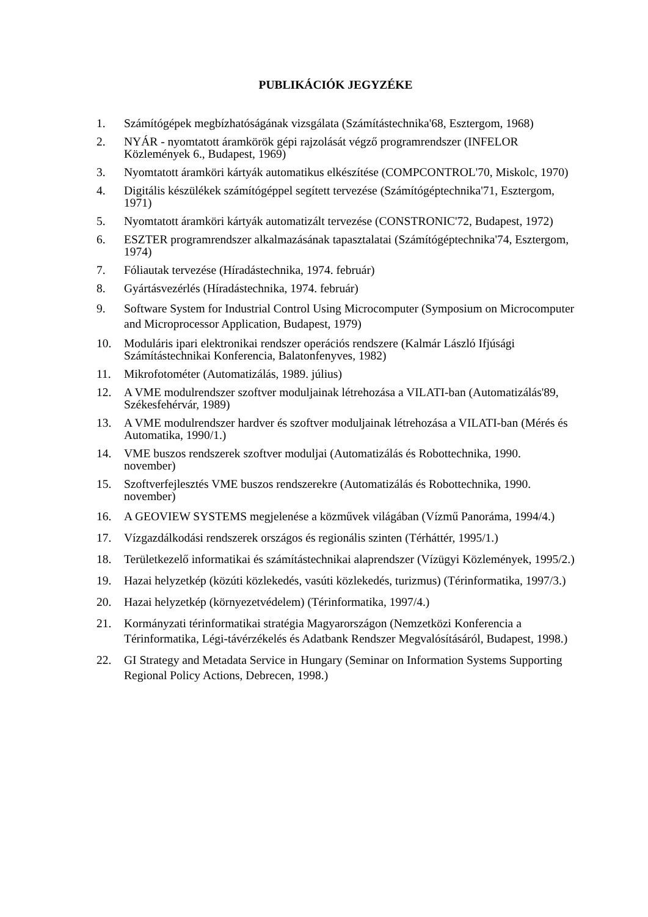PUBLIKÁCIÓK JEGYZÉKE
1. Számítógépek megbízhatóságának vizsgálata (Számítástechnika'68, Esztergom, 1968)
2. NYÁR - nyomtatott áramkörök gépi rajzolását végző programrendszer (INFELOR Közlemények 6., Budapest, 1969)
3. Nyomtatott áramköri kártyák automatikus elkészítése (COMPCONTROL'70, Miskolc, 1970)
4. Digitális készülékek számítógéppel segített tervezése (Számítógéptechnika'71, Esztergom, 1971)
5. Nyomtatott áramköri kártyák automatizált tervezése (CONSTRONIC'72, Budapest, 1972)
6. ESZTER programrendszer alkalmazásának tapasztalatai (Számítógéptechnika'74, Esztergom, 1974)
7. Fóliautak tervezése (Híradástechnika, 1974. február)
8. Gyártásvezérlés (Híradástechnika, 1974. február)
9. Software System for Industrial Control Using Microcomputer (Symposium on Microcomputer and Microprocessor Application, Budapest, 1979)
10. Moduláris ipari elektronikai rendszer operációs rendszere (Kalmár László Ifjúsági Számítástechnikai Konferencia, Balatonfenyves, 1982)
11. Mikrofotométer (Automatizálás, 1989. július)
12. A VME modulrendszer szoftver moduljainak létrehozása a VILATI-ban (Automatizálás'89, Székesfehérvár, 1989)
13. A VME modulrendszer hardver és szoftver moduljainak létrehozása a VILATI-ban (Mérés és Automatika, 1990/1.)
14. VME buszos rendszerek szoftver moduljai (Automatizálás és Robottechnika, 1990. november)
15. Szoftverfejlesztés VME buszos rendszerekre (Automatizálás és Robottechnika, 1990. november)
16. A GEOVIEW SYSTEMS megjelenése a közművek világában (Vízmű Panoráma, 1994/4.)
17. Vízgazdálkodási rendszerek országos és regionális szinten (Térháttér, 1995/1.)
18. Területkezelő informatikai és számítástechnikai alaprendszer (Vízügyi Közlemények, 1995/2.)
19. Hazai helyzetkép (közúti közlekedés, vasúti közlekedés, turizmus) (Térinformatika, 1997/3.)
20. Hazai helyzetkép (környezetvédelem) (Térinformatika, 1997/4.)
21. Kormányzati térinformatikai stratégia Magyarországon (Nemzetközi Konferencia a Térinformatika, Légi-távérzékelés és Adatbank Rendszer Megvalósításáról, Budapest, 1998.)
22. GI Strategy and Metadata Service in Hungary (Seminar on Information Systems Supporting Regional Policy Actions, Debrecen, 1998.)